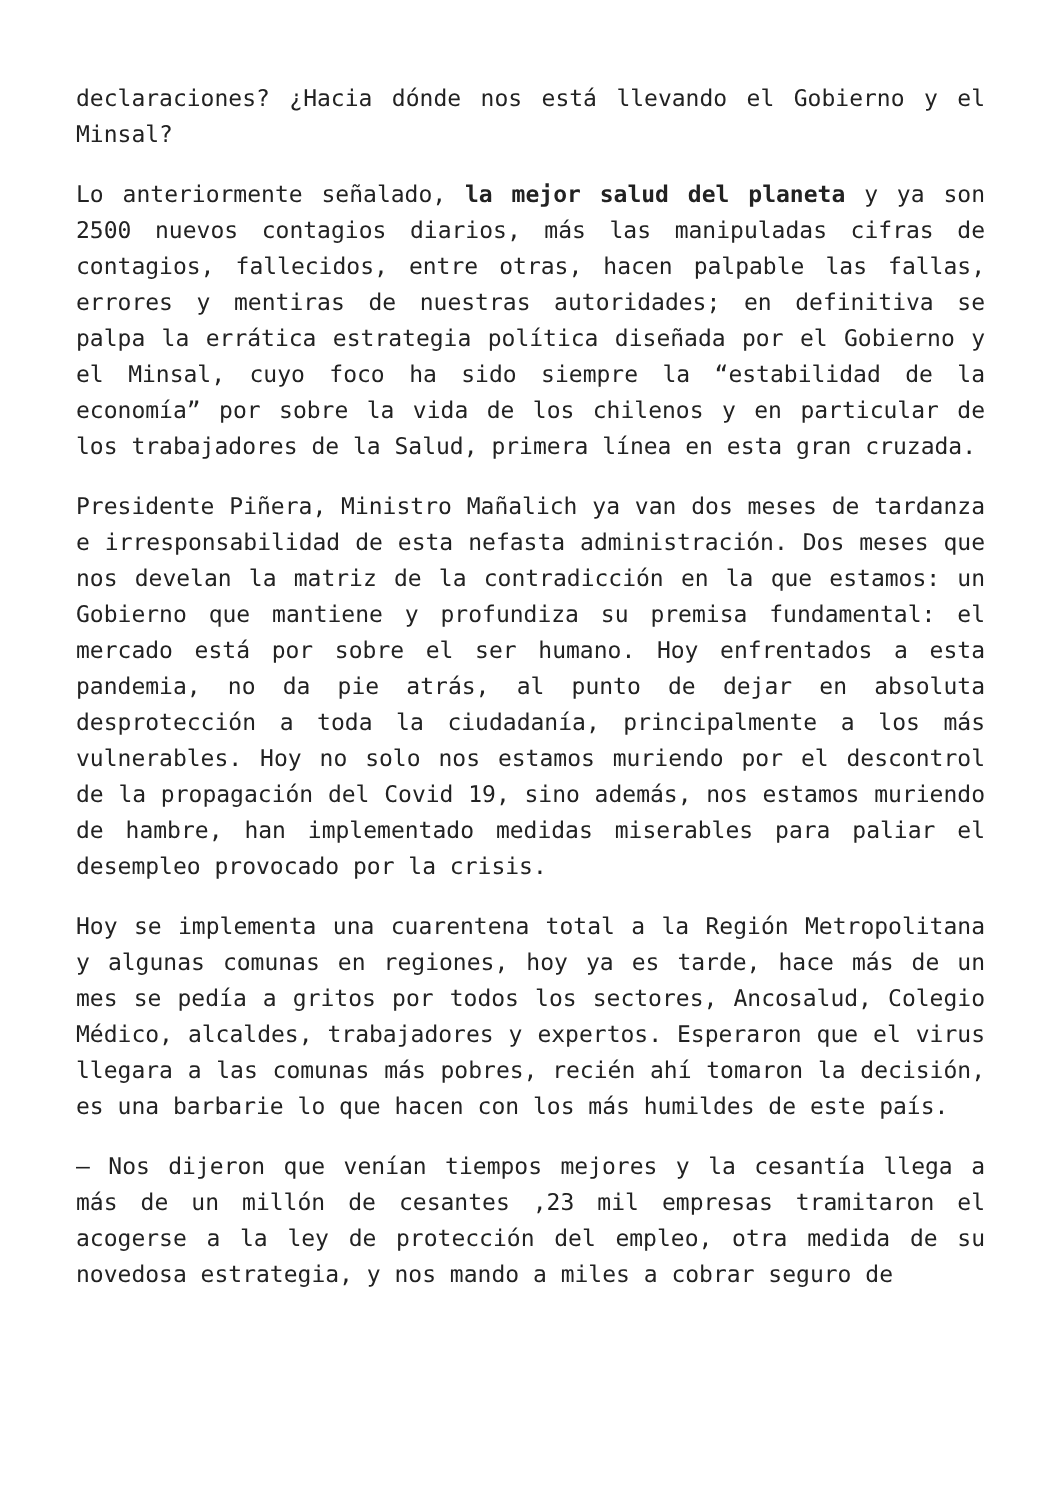declaraciones? ¿Hacia dónde nos está llevando el Gobierno y el Minsal?
Lo anteriormente señalado, la mejor salud del planeta y ya son 2500 nuevos contagios diarios, más las manipuladas cifras de contagios, fallecidos, entre otras, hacen palpable las fallas, errores y mentiras de nuestras autoridades; en definitiva se palpa la errática estrategia política diseñada por el Gobierno y el Minsal, cuyo foco ha sido siempre la “estabilidad de la economía” por sobre la vida de los chilenos y en particular de los trabajadores de la Salud, primera línea en esta gran cruzada.
Presidente Piñera, Ministro Mañalich ya van dos meses de tardanza e irresponsabilidad de esta nefasta administración. Dos meses que nos develan la matriz de la contradicción en la que estamos: un Gobierno que mantiene y profundiza su premisa fundamental: el mercado está por sobre el ser humano. Hoy enfrentados a esta pandemia, no da pie atrás, al punto de dejar en absoluta desprotección a toda la ciudadanía, principalmente a los más vulnerables. Hoy no solo nos estamos muriendo por el descontrol de la propagación del Covid 19, sino además, nos estamos muriendo de hambre, han implementado medidas miserables para paliar el desempleo provocado por la crisis.
Hoy se implementa una cuarentena total a la Región Metropolitana y algunas comunas en regiones, hoy ya es tarde, hace más de un mes se pedía a gritos por todos los sectores, Ancosalud, Colegio Médico, alcaldes, trabajadores y expertos. Esperaron que el virus llegara a las comunas más pobres, recién ahí tomaron la decisión, es una barbarie lo que hacen con los más humildes de este país.
– Nos dijeron que venían tiempos mejores y la cesantía llega a más de un millón de cesantes ,23 mil empresas tramitaron el acogerse a la ley de protección del empleo, otra medida de su novedosa estrategia, y nos mando a miles a cobrar seguro de